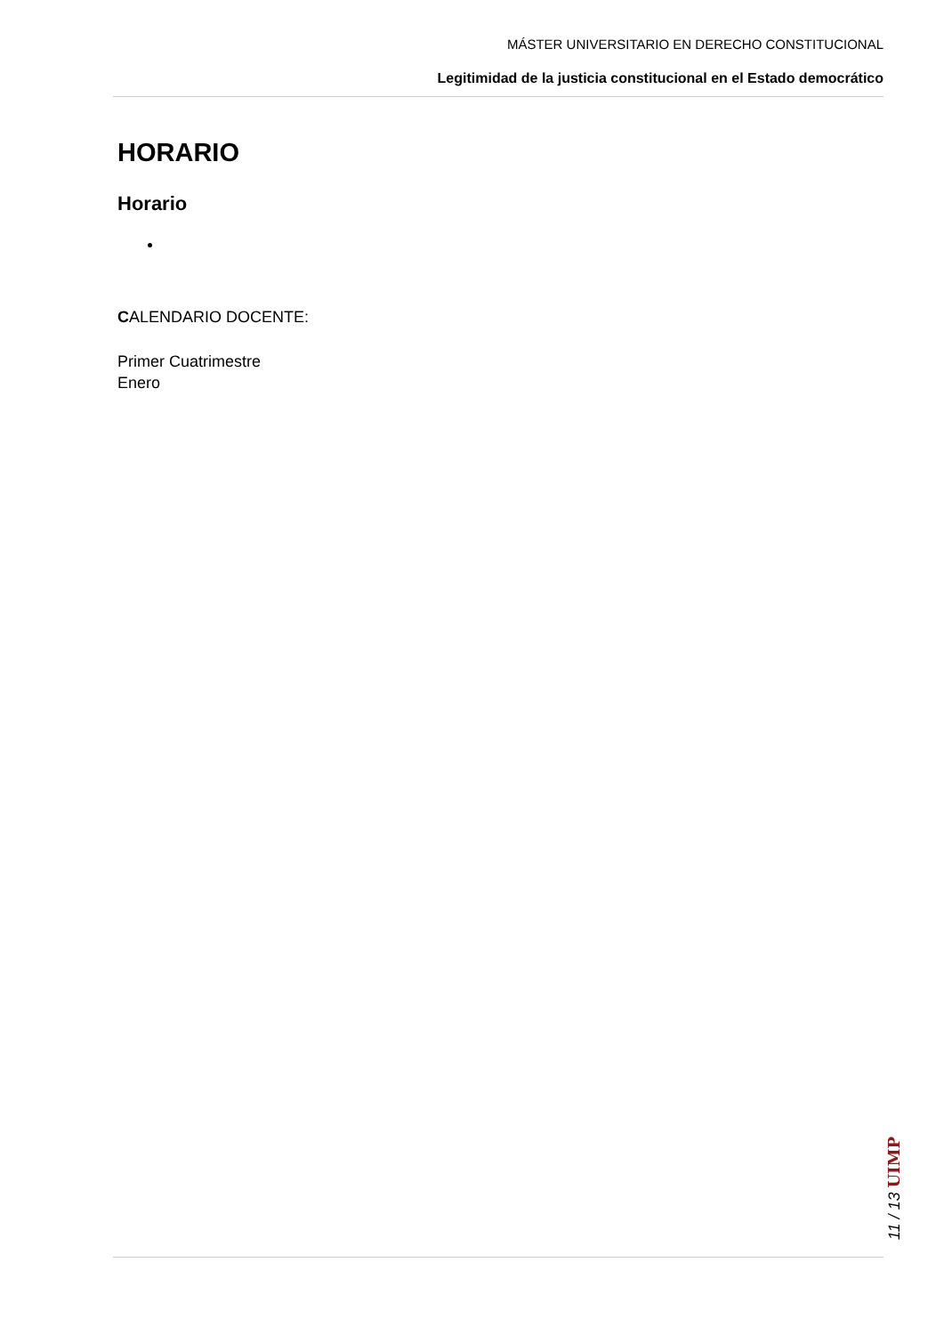MÁSTER UNIVERSITARIO EN DERECHO CONSTITUCIONAL
Legitimidad de la justicia constitucional en el Estado democrático
HORARIO
Horario
CALENDARIO DOCENTE:
Primer Cuatrimestre
Enero
11 / 13 UIMP